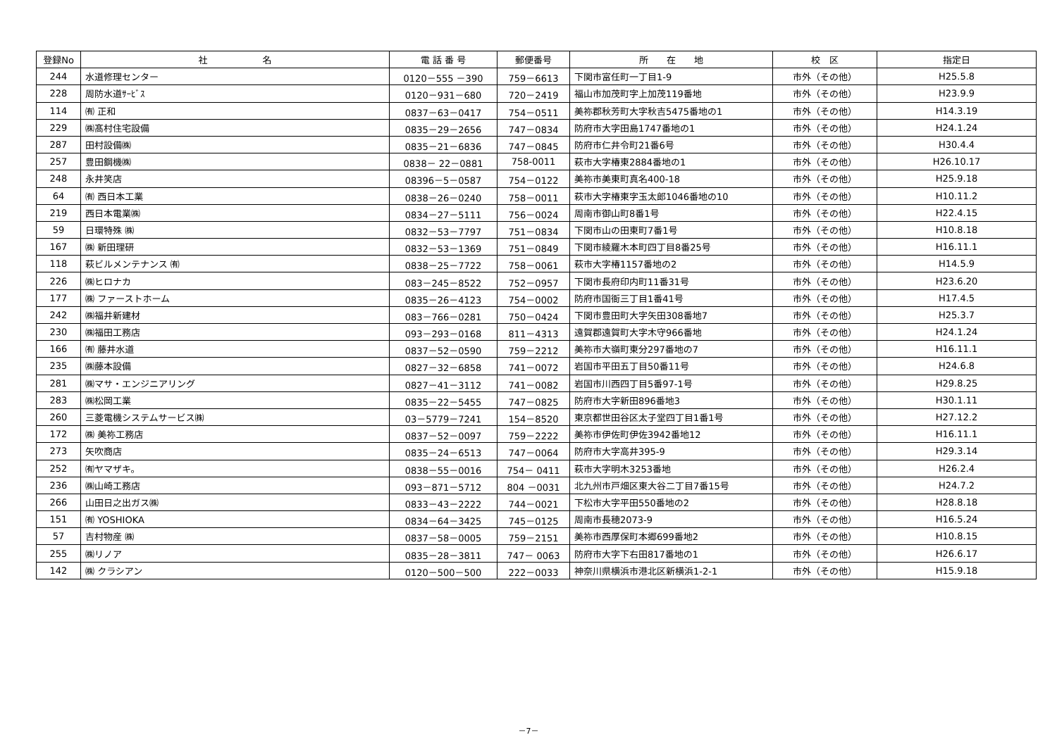| 登録No | 社 名 | 電 話 番 号 | 郵便番号 | 所 在 地 | 校 区 | 指定日 |
| --- | --- | --- | --- | --- | --- | --- |
| 244 | 水道修理センター | 0120－555 －390 | 759－6613 | 下関市富任町一丁目1-9 | 市外（その他） | H25.5.8 |
| 228 | 周防水道ｻｰﾋﾞｽ | 0120－931－680 | 720－2419 | 福山市加茂町字上加茂119番地 | 市外（その他） | H23.9.9 |
| 114 | ㈲ 正和 | 0837－63－0417 | 754－0511 | 美祢郡秋芳町大字秋吉5475番地の1 | 市外（その他） | H14.3.19 |
| 229 | ㈱髙村住宅設備 | 0835－29－2656 | 747－0834 | 防府市大字田島1747番地の1 | 市外（その他） | H24.1.24 |
| 287 | 田村設備㈱ | 0835－21－6836 | 747－0845 | 防府市仁井令町21番6号 | 市外（その他） | H30.4.4 |
| 257 | 豊田鋼機㈱ | 0838－ 22－0881 | 758-0011 | 萩市大字椿東2884番地の1 | 市外（その他） | H26.10.17 |
| 248 | 永井笑店 | 08396－5－0587 | 754－0122 | 美祢市美東町真名400-18 | 市外（その他） | H25.9.18 |
| 64 | ㈲ 西日本工業 | 0838－26－0240 | 758－0011 | 萩市大字椿東字玉太郎1046番地の10 | 市外（その他） | H10.11.2 |
| 219 | 西日本電業㈱ | 0834－27－5111 | 756－0024 | 周南市御山町8番1号 | 市外（その他） | H22.4.15 |
| 59 | 日環特殊 ㈱ | 0832－53－7797 | 751－0834 | 下関市山の田東町7番1号 | 市外（その他） | H10.8.18 |
| 167 | ㈱ 新田理研 | 0832－53－1369 | 751－0849 | 下関市綾羅木本町四丁目8番25号 | 市外（その他） | H16.11.1 |
| 118 | 萩ビルメンテナンス ㈲ | 0838－25－7722 | 758－0061 | 萩市大字椿1157番地の2 | 市外（その他） | H14.5.9 |
| 226 | ㈱ヒロナカ | 083－245－8522 | 752－0957 | 下関市長府印内町11番31号 | 市外（その他） | H23.6.20 |
| 177 | ㈱ ファーストホーム | 0835－26－4123 | 754－0002 | 防府市国衙三丁目1番41号 | 市外（その他） | H17.4.5 |
| 242 | ㈱福井新建材 | 083－766－0281 | 750－0424 | 下関市豊田町大字矢田308番地7 | 市外（その他） | H25.3.7 |
| 230 | ㈱福田工務店 | 093－293－0168 | 811－4313 | 遠賀郡遠賀町大字木守966番地 | 市外（その他） | H24.1.24 |
| 166 | ㈲ 藤井水道 | 0837－52－0590 | 759－2212 | 美祢市大嶺町東分297番地の7 | 市外（その他） | H16.11.1 |
| 235 | ㈱藤本設備 | 0827－32－6858 | 741－0072 | 岩国市平田五丁目50番11号 | 市外（その他） | H24.6.8 |
| 281 | ㈱マサ・エンジニアリング | 0827－41－3112 | 741－0082 | 岩国市川西四丁目5番97-1号 | 市外（その他） | H29.8.25 |
| 283 | ㈱松岡工業 | 0835－22－5455 | 747－0825 | 防府市大字新田896番地3 | 市外（その他） | H30.1.11 |
| 260 | 三菱電機システムサービス㈱ | 03－5779－7241 | 154－8520 | 東京都世田谷区太子堂四丁目1番1号 | 市外（その他） | H27.12.2 |
| 172 | ㈱ 美祢工務店 | 0837－52－0097 | 759－2222 | 美祢市伊佐町伊佐3942番地12 | 市外（その他） | H16.11.1 |
| 273 | 矢吹商店 | 0835－24－6513 | 747－0064 | 防府市大字高井395-9 | 市外（その他） | H29.3.14 |
| 252 | ㈲ヤマザキ。 | 0838－55－0016 | 754－ 0411 | 萩市大字明木3253番地 | 市外（その他） | H26.2.4 |
| 236 | ㈱山崎工務店 | 093－871－5712 | 804 －0031 | 北九州市戸畑区東大谷二丁目7番15号 | 市外（その他） | H24.7.2 |
| 266 | 山田日之出ガス㈱ | 0833－43－2222 | 744－0021 | 下松市大字平田550番地の2 | 市外（その他） | H28.8.18 |
| 151 | ㈲ YOSHIOKA | 0834－64－3425 | 745－0125 | 周南市長穂2073-9 | 市外（その他） | H16.5.24 |
| 57 | 吉村物産 ㈱ | 0837－58－0005 | 759－2151 | 美祢市西厚保町本郷699番地2 | 市外（その他） | H10.8.15 |
| 255 | ㈱リノア | 0835－28－3811 | 747－ 0063 | 防府市大字下右田817番地の1 | 市外（その他） | H26.6.17 |
| 142 | ㈱ クラシアン | 0120－500－500 | 222－0033 | 神奈川県横浜市港北区新横浜1-2-1 | 市外（その他） | H15.9.18 |
－7－